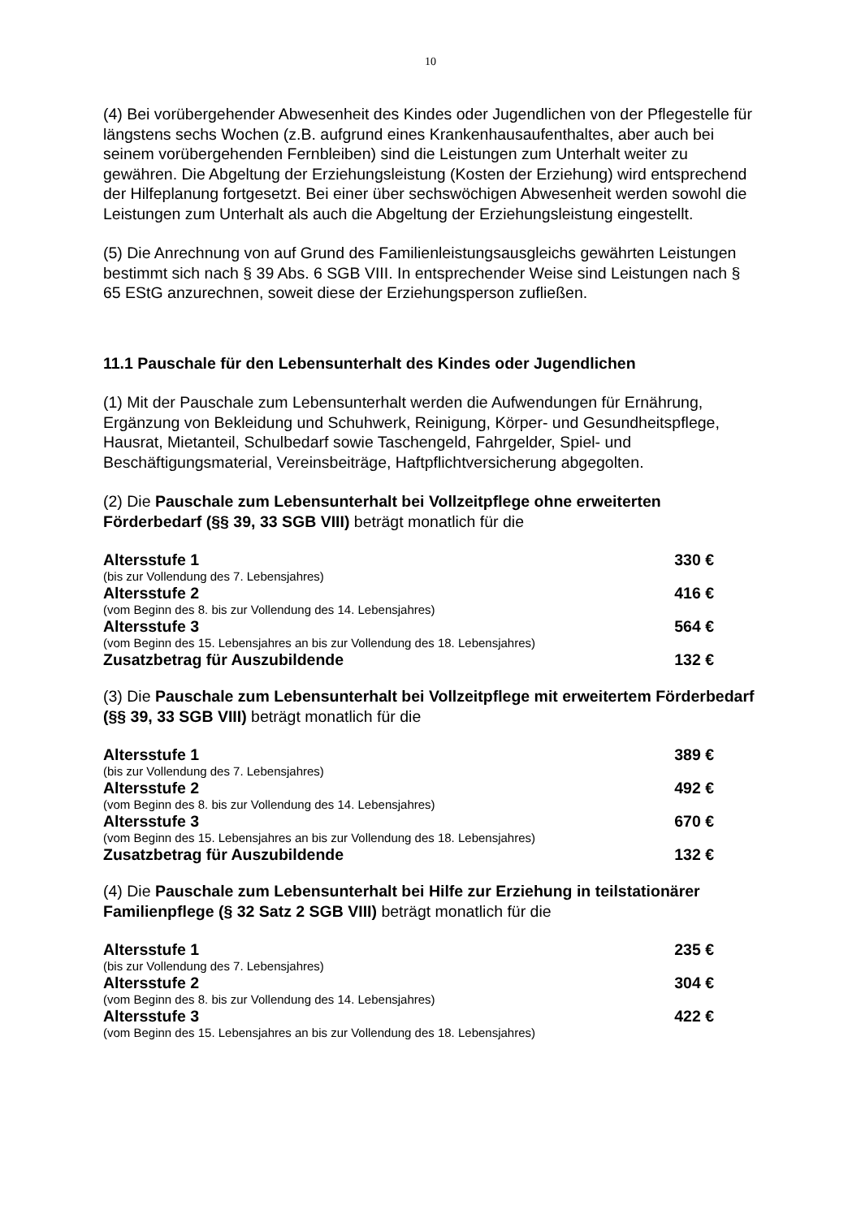10
(4) Bei vorübergehender Abwesenheit des Kindes oder Jugendlichen von der Pflegestelle für längstens sechs Wochen (z.B. aufgrund eines Krankenhausaufenthaltes, aber auch bei seinem vorübergehenden Fernbleiben) sind die Leistungen zum Unterhalt weiter zu gewähren. Die Abgeltung der Erziehungsleistung (Kosten der Erziehung) wird entsprechend der Hilfeplanung fortgesetzt. Bei einer über sechswöchigen Abwesenheit werden sowohl die Leistungen zum Unterhalt als auch die Abgeltung der Erziehungsleistung eingestellt.
(5) Die Anrechnung von auf Grund des Familienleistungsausgleichs gewährten Leistungen bestimmt sich nach § 39 Abs. 6 SGB VIII. In entsprechender Weise sind Leistungen nach § 65 EStG anzurechnen, soweit diese der Erziehungsperson zufließen.
11.1 Pauschale für den Lebensunterhalt des Kindes oder Jugendlichen
(1) Mit der Pauschale zum Lebensunterhalt werden die Aufwendungen für Ernährung, Ergänzung von Bekleidung und Schuhwerk, Reinigung, Körper- und Gesundheitspflege, Hausrat, Mietanteil, Schulbedarf sowie Taschengeld, Fahrgelder, Spiel- und Beschäftigungsmaterial, Vereinsbeiträge, Haftpflichtversicherung abgegolten.
(2) Die Pauschale zum Lebensunterhalt bei Vollzeitpflege ohne erweiterten Förderbedarf (§§ 39, 33 SGB VIII) beträgt monatlich für die
| Altersstufe 1 | 330 € |
| (bis zur Vollendung des 7. Lebensjahres) | |
| Altersstufe 2 | 416 € |
| (vom Beginn des 8. bis zur Vollendung des 14. Lebensjahres) | |
| Altersstufe 3 | 564 € |
| (vom Beginn des 15. Lebensjahres an bis zur Vollendung des 18. Lebensjahres) | |
| Zusatzbetrag für Auszubildende | 132 € |
(3) Die Pauschale zum Lebensunterhalt bei Vollzeitpflege mit erweitertem Förderbedarf (§§ 39, 33 SGB VIII) beträgt monatlich für die
| Altersstufe 1 | 389 € |
| (bis zur Vollendung des 7. Lebensjahres) | |
| Altersstufe 2 | 492 € |
| (vom Beginn des 8. bis zur Vollendung des 14. Lebensjahres) | |
| Altersstufe 3 | 670 € |
| (vom Beginn des 15. Lebensjahres an bis zur Vollendung des 18. Lebensjahres) | |
| Zusatzbetrag für Auszubildende | 132 € |
(4) Die Pauschale zum Lebensunterhalt bei Hilfe zur Erziehung in teilstationärer Familienpflege (§ 32 Satz 2 SGB VIII) beträgt monatlich für die
| Altersstufe 1 | 235 € |
| (bis zur Vollendung des 7. Lebensjahres) | |
| Altersstufe 2 | 304 € |
| (vom Beginn des 8. bis zur Vollendung des 14. Lebensjahres) | |
| Altersstufe 3 | 422 € |
| (vom Beginn des 15. Lebensjahres an bis zur Vollendung des 18. Lebensjahres) | |